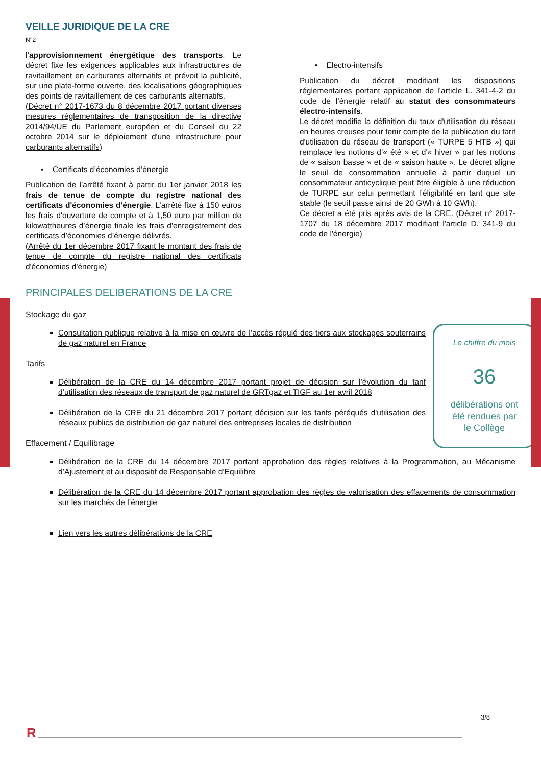VEILLE JURIDIQUE DE LA CRE
N°2
l’approvisionnement énergétique des transports. Le décret fixe les exigences applicables aux infrastructures de ravitaillement en carburants alternatifs et prévoit la publicité, sur une plate-forme ouverte, des localisations géographiques des points de ravitaillement de ces carburants alternatifs.
(Décret n° 2017-1673 du 8 décembre 2017 portant diverses mesures réglementaires de transposition de la directive 2014/94/UE du Parlement européen et du Conseil du 22 octobre 2014 sur le déploiement d'une infrastructure pour carburants alternatifs)
• Certificats d’économies d’énergie
Publication de l’arrêté fixant à partir du 1er janvier 2018 les frais de tenue de compte du registre national des certificats d'économies d'énergie. L’arrêté fixe à 150 euros les frais d'ouverture de compte et à 1,50 euro par million de kilowattheures d’énergie finale les frais d'enregistrement des certificats d’économies d’énergie délivrés.
(Arrêté du 1er décembre 2017 fixant le montant des frais de tenue de compte du registre national des certificats d'économies d'énergie)
• Electro-intensifs
Publication du décret modifiant les dispositions réglementaires portant application de l’article L. 341-4-2 du code de l’énergie relatif au statut des consommateurs électro-intensifs.
Le décret modifie la définition du taux d'utilisation du réseau en heures creuses pour tenir compte de la publication du tarif d'utilisation du réseau de transport (« TURPE 5 HTB ») qui remplace les notions d’« été » et d'« hiver » par les notions de « saison basse » et de « saison haute ». Le décret aligne le seuil de consommation annuelle à partir duquel un consommateur anticyclique peut être éligible à une réduction de TURPE sur celui permettant l’éligibilité en tant que site stable (le seuil passe ainsi de 20 GWh à 10 GWh).
Ce décret a été pris après avis de la CRE. (Décret n° 2017-1707 du 18 décembre 2017 modifiant l'article D. 341-9 du code de l'énergie)
PRINCIPALES DELIBERATIONS DE LA CRE
Stockage du gaz
Le chiffre du mois
36
délibérations ont
été rendues par
le Collège
Consultation publique relative à la mise en œuvre de l’accès régulé des tiers aux stockages souterrains de gaz naturel en France
Tarifs
Délibération de la CRE du 14 décembre 2017 portant projet de décision sur l’évolution du tarif d’utilisation des réseaux de transport de gaz naturel de GRTgaz et TIGF au 1er avril 2018
Délibération de la CRE du 21 décembre 2017 portant décision sur les tarifs péréqués d'utilisation des réseaux publics de distribution de gaz naturel des entreprises locales de distribution
Effacement / Equilibrage
Délibération de la CRE du 14 décembre 2017 portant approbation des règles relatives à la Programmation, au Mécanisme d’Ajustement et au dispositif de Responsable d’Equilibre
Délibération de la CRE du 14 décembre 2017 portant approbation des règles de valorisation des effacements de consommation sur les marchés de l’énergie
Lien vers les autres délibérations de la CRE
3/8
R